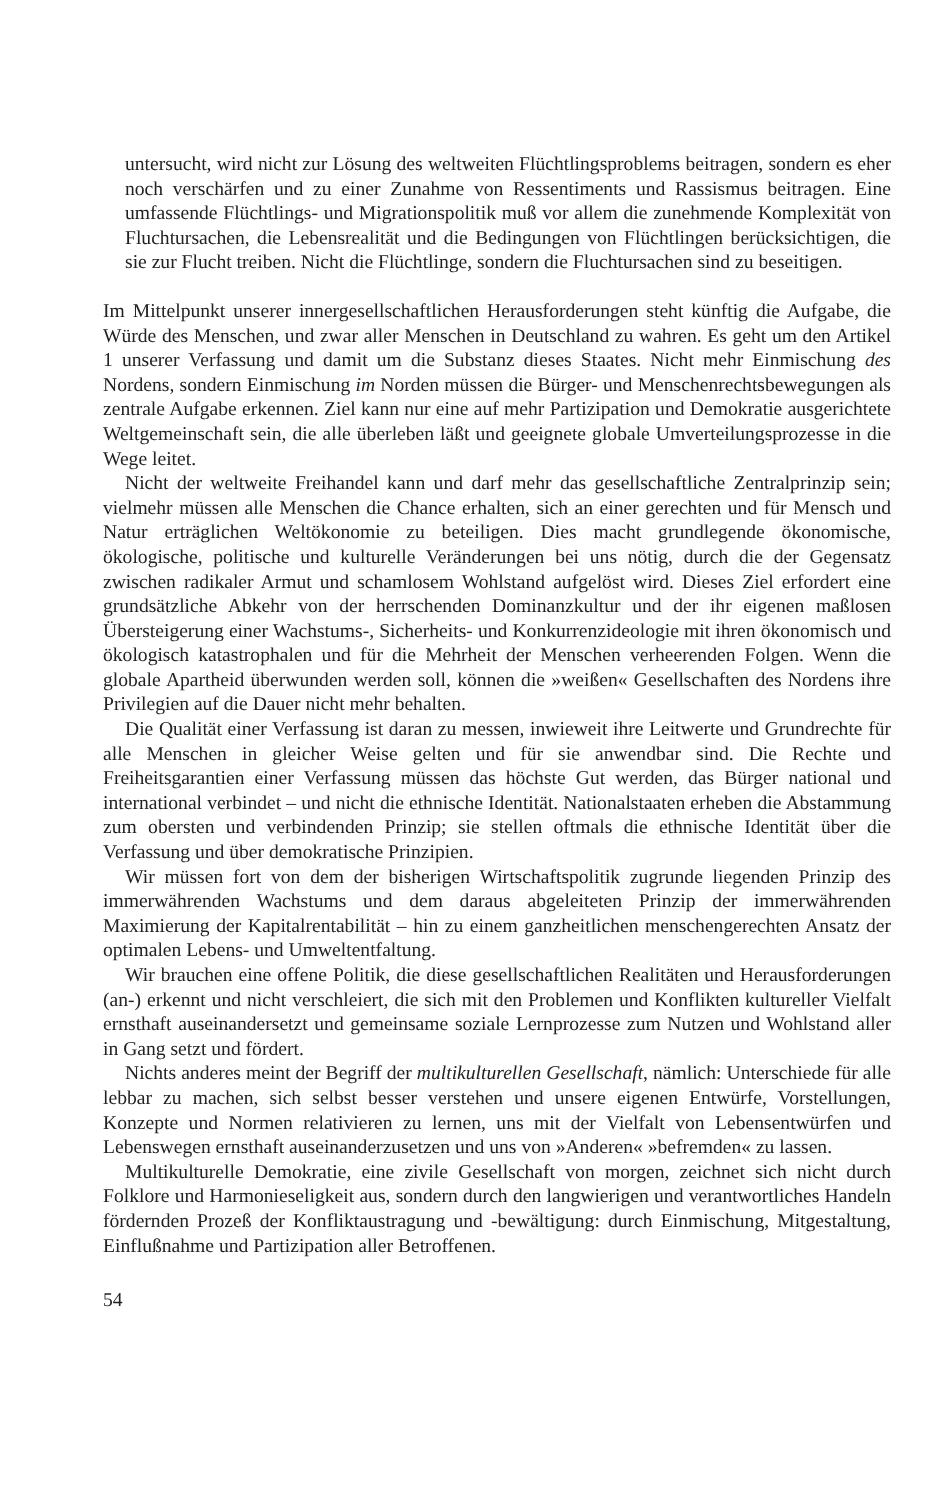untersucht, wird nicht zur Lösung des weltweiten Flüchtlingsproblems beitragen, sondern es eher noch verschärfen und zu einer Zunahme von Ressentiments und Rassismus beitragen. Eine umfassende Flüchtlings- und Migrationspolitik muß vor allem die zunehmende Komplexität von Fluchtursachen, die Lebensrealität und die Bedingungen von Flüchtlingen berücksichtigen, die sie zur Flucht treiben. Nicht die Flüchtlinge, sondern die Fluchtursachen sind zu beseitigen.
Im Mittelpunkt unserer innergesellschaftlichen Herausforderungen steht künftig die Aufgabe, die Würde des Menschen, und zwar aller Menschen in Deutschland zu wahren. Es geht um den Artikel 1 unserer Verfassung und damit um die Substanz dieses Staates. Nicht mehr Einmischung des Nordens, sondern Einmischung im Norden müssen die Bürger- und Menschenrechtsbewegungen als zentrale Aufgabe erkennen. Ziel kann nur eine auf mehr Partizipation und Demokratie ausgerichtete Weltgemeinschaft sein, die alle überleben läßt und geeignete globale Umverteilungsprozesse in die Wege leitet.
Nicht der weltweite Freihandel kann und darf mehr das gesellschaftliche Zentralprinzip sein; vielmehr müssen alle Menschen die Chance erhalten, sich an einer gerechten und für Mensch und Natur erträglichen Weltökonomie zu beteiligen. Dies macht grundlegende ökonomische, ökologische, politische und kulturelle Veränderungen bei uns nötig, durch die der Gegensatz zwischen radikaler Armut und schamlosem Wohlstand aufgelöst wird. Dieses Ziel erfordert eine grundsätzliche Abkehr von der herrschenden Dominanzkultur und der ihr eigenen maßlosen Übersteigerung einer Wachstums-, Sicherheits- und Konkurrenzideologie mit ihren ökonomisch und ökologisch katastrophalen und für die Mehrheit der Menschen verheerenden Folgen. Wenn die globale Apartheid überwunden werden soll, können die »weißen« Gesellschaften des Nordens ihre Privilegien auf die Dauer nicht mehr behalten.
Die Qualität einer Verfassung ist daran zu messen, inwieweit ihre Leitwerte und Grundrechte für alle Menschen in gleicher Weise gelten und für sie anwendbar sind. Die Rechte und Freiheitsgarantien einer Verfassung müssen das höchste Gut werden, das Bürger national und international verbindet – und nicht die ethnische Identität. Nationalstaaten erheben die Abstammung zum obersten und verbindenden Prinzip; sie stellen oftmals die ethnische Identität über die Verfassung und über demokratische Prinzipien.
Wir müssen fort von dem der bisherigen Wirtschaftspolitik zugrunde liegenden Prinzip des immerwährenden Wachstums und dem daraus abgeleiteten Prinzip der immerwährenden Maximierung der Kapitalrentabilität – hin zu einem ganzheitlichen menschengerechten Ansatz der optimalen Lebens- und Umweltentfaltung.
Wir brauchen eine offene Politik, die diese gesellschaftlichen Realitäten und Herausforderungen (an-) erkennt und nicht verschleiert, die sich mit den Problemen und Konflikten kultureller Vielfalt ernsthaft auseinandersetzt und gemeinsame soziale Lernprozesse zum Nutzen und Wohlstand aller in Gang setzt und fördert.
Nichts anderes meint der Begriff der multikulturellen Gesellschaft, nämlich: Unterschiede für alle lebbar zu machen, sich selbst besser verstehen und unsere eigenen Entwürfe, Vorstellungen, Konzepte und Normen relativieren zu lernen, uns mit der Vielfalt von Lebensentwürfen und Lebenswegen ernsthaft auseinanderzusetzen und uns von »Anderen« »befremden« zu lassen.
Multikulturelle Demokratie, eine zivile Gesellschaft von morgen, zeichnet sich nicht durch Folklore und Harmonieseligkeit aus, sondern durch den langwierigen und verantwortliches Handeln fördernden Prozeß der Konfliktaustragung und -bewältigung: durch Einmischung, Mitgestaltung, Einflußnahme und Partizipation aller Betroffenen.
54